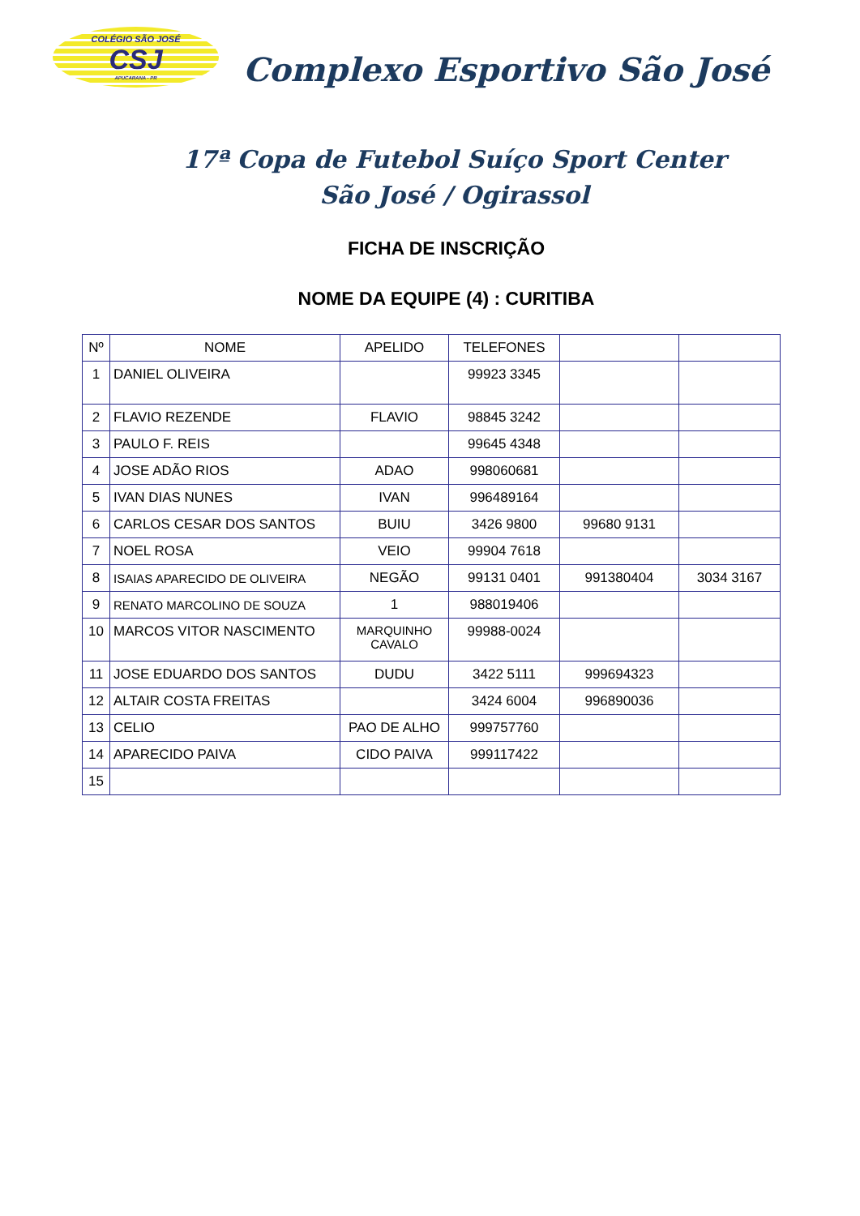COLÉGIO SÃO JOSÉ
CSJ
APUCARANA - PR
Complexo Esportivo São José
17ª Copa de Futebol Suíço Sport Center
São José / Ogirassol
FICHA DE INSCRIÇÃO
NOME DA EQUIPE (4) : CURITIBA
| Nº | NOME | APELIDO | TELEFONES | | |
| --- | --- | --- | --- | --- | --- |
| 1 | DANIEL OLIVEIRA | | 99923 3345 | | |
| 2 | FLAVIO REZENDE | FLAVIO | 98845 3242 | | |
| 3 | PAULO F. REIS | | 99645 4348 | | |
| 4 | JOSE ADÃO RIOS | ADAO | 998060681 | | |
| 5 | IVAN DIAS NUNES | IVAN | 996489164 | | |
| 6 | CARLOS CESAR DOS SANTOS | BUIU | 3426 9800 | 99680 9131 | |
| 7 | NOEL ROSA | VEIO | 99904 7618 | | |
| 8 | ISAIAS APARECIDO DE OLIVEIRA | NEGÃO | 99131 0401 | 991380404 | 3034 3167 |
| 9 | RENATO MARCOLINO DE SOUZA | 1 | 988019406 | | |
| 10 | MARCOS VITOR NASCIMENTO | MARQUINHO CAVALO | 99988-0024 | | |
| 11 | JOSE EDUARDO DOS SANTOS | DUDU | 3422 5111 | 999694323 | |
| 12 | ALTAIR COSTA FREITAS | | 3424 6004 | 996890036 | |
| 13 | CELIO | PAO DE ALHO | 999757760 | | |
| 14 | APARECIDO PAIVA | CIDO PAIVA | 999117422 | | |
| 15 | | | | | |